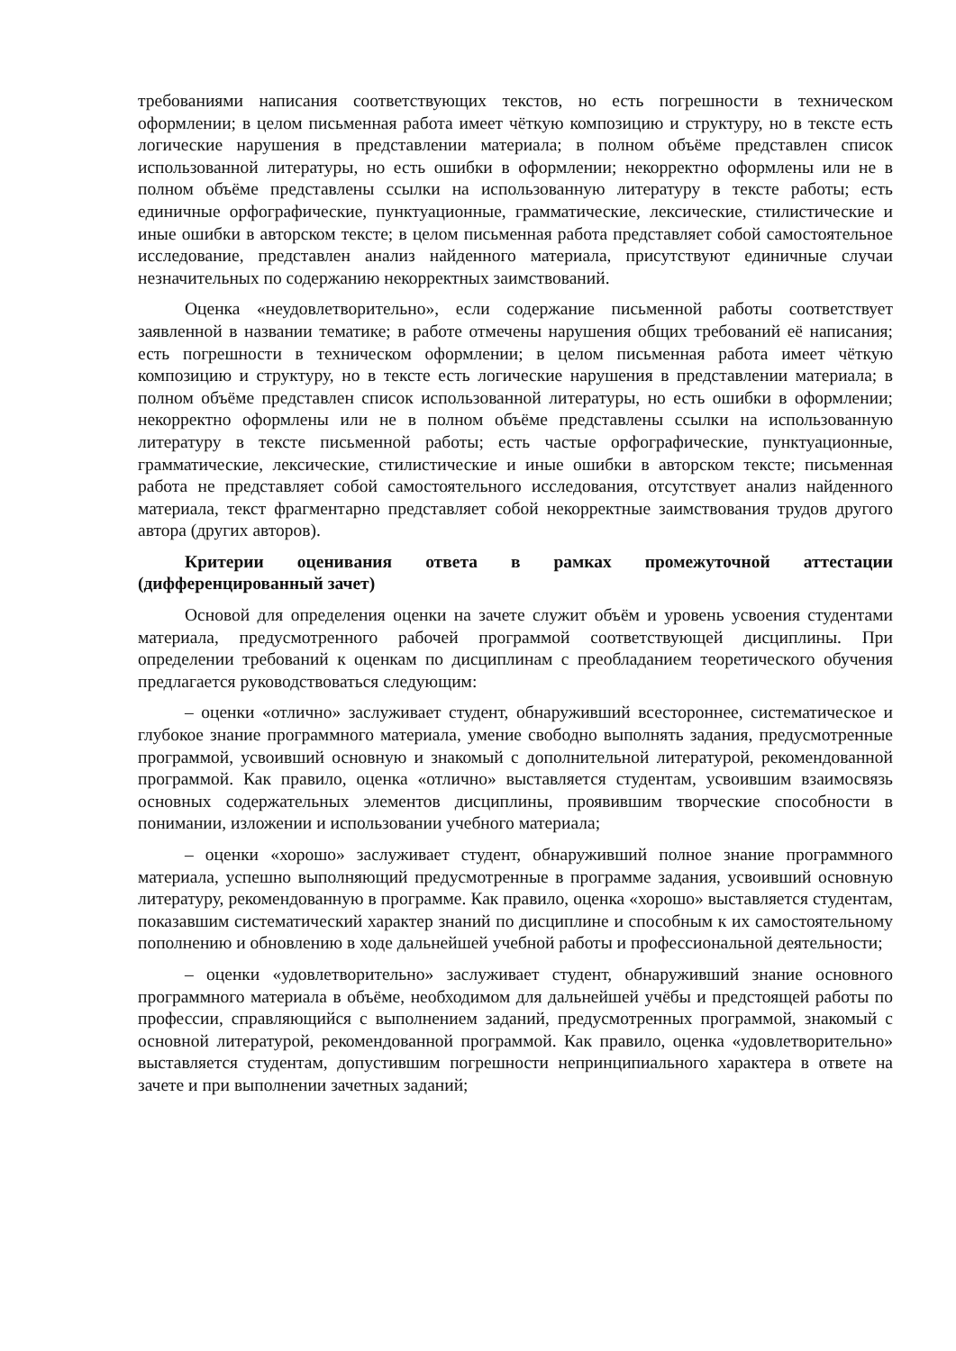требованиями написания соответствующих текстов, но есть погрешности в техническом оформлении; в целом письменная работа имеет чёткую композицию и структуру, но в тексте есть логические нарушения в представлении материала; в полном объёме представлен список использованной литературы, но есть ошибки в оформлении; некорректно оформлены или не в полном объёме представлены ссылки на использованную литературу в тексте работы; есть единичные орфографические, пунктуационные, грамматические, лексические, стилистические и иные ошибки в авторском тексте; в целом письменная работа представляет собой самостоятельное исследование, представлен анализ найденного материала, присутствуют единичные случаи незначительных по содержанию некорректных заимствований.
Оценка «неудовлетворительно», если содержание письменной работы соответствует заявленной в названии тематике; в работе отмечены нарушения общих требований её написания; есть погрешности в техническом оформлении; в целом письменная работа имеет чёткую композицию и структуру, но в тексте есть логические нарушения в представлении материала; в полном объёме представлен список использованной литературы, но есть ошибки в оформлении; некорректно оформлены или не в полном объёме представлены ссылки на использованную литературу в тексте письменной работы; есть частые орфографические, пунктуационные, грамматические, лексические, стилистические и иные ошибки в авторском тексте; письменная работа не представляет собой самостоятельного исследования, отсутствует анализ найденного материала, текст фрагментарно представляет собой некорректные заимствования трудов другого автора (других авторов).
Критерии оценивания ответа в рамках промежуточной аттестации (дифференцированный зачет)
Основой для определения оценки на зачете служит объём и уровень усвоения студентами материала, предусмотренного рабочей программой соответствующей дисциплины. При определении требований к оценкам по дисциплинам с преобладанием теоретического обучения предлагается руководствоваться следующим:
– оценки «отлично» заслуживает студент, обнаруживший всестороннее, систематическое и глубокое знание программного материала, умение свободно выполнять задания, предусмотренные программой, усвоивший основную и знакомый с дополнительной литературой, рекомендованной программой. Как правило, оценка «отлично» выставляется студентам, усвоившим взаимосвязь основных содержательных элементов дисциплины, проявившим творческие способности в понимании, изложении и использовании учебного материала;
– оценки «хорошо» заслуживает студент, обнаруживший полное знание программного материала, успешно выполняющий предусмотренные в программе задания, усвоивший основную литературу, рекомендованную в программе. Как правило, оценка «хорошо» выставляется студентам, показавшим систематический характер знаний по дисциплине и способным к их самостоятельному пополнению и обновлению в ходе дальнейшей учебной работы и профессиональной деятельности;
– оценки «удовлетворительно» заслуживает студент, обнаруживший знание основного программного материала в объёме, необходимом для дальнейшей учёбы и предстоящей работы по профессии, справляющийся с выполнением заданий, предусмотренных программой, знакомый с основной литературой, рекомендованной программой. Как правило, оценка «удовлетворительно» выставляется студентам, допустившим погрешности непринципиального характера в ответе на зачете и при выполнении зачетных заданий;